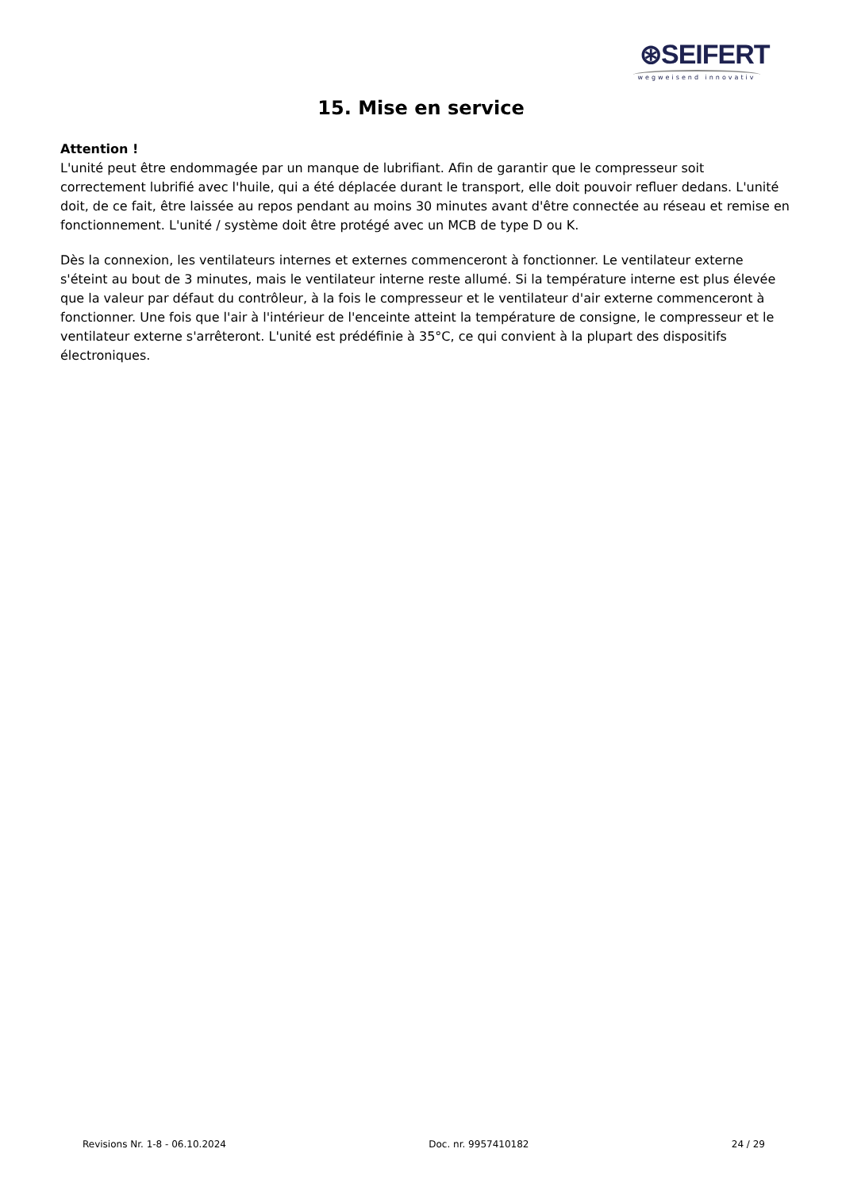⊛SEIFERT
wegweisend innovativ
15. Mise en service
Attention !
L'unité peut être endommagée par un manque de lubrifiant. Afin de garantir que le compresseur soit correctement lubrifié avec l'huile, qui a été déplacée durant le transport, elle doit pouvoir refluer dedans. L'unité doit, de ce fait, être laissée au repos pendant au moins 30 minutes avant d'être connectée au réseau et remise en fonctionnement. L'unité / système doit être protégé avec un MCB de type D ou K.
Dès la connexion, les ventilateurs internes et externes commenceront à fonctionner. Le ventilateur externe s'éteint au bout de 3 minutes, mais le ventilateur interne reste allumé. Si la température interne est plus élevée que la valeur par défaut du contrôleur, à la fois le compresseur et le ventilateur d'air externe commenceront à fonctionner. Une fois que l'air à l'intérieur de l'enceinte atteint la température de consigne, le compresseur et le ventilateur externe s'arrêteront. L'unité est prédéfinie à 35°C, ce qui convient à la plupart des dispositifs électroniques.
Revisions Nr. 1-8 - 06.10.2024 Doc. nr. 9957410182 24 / 29